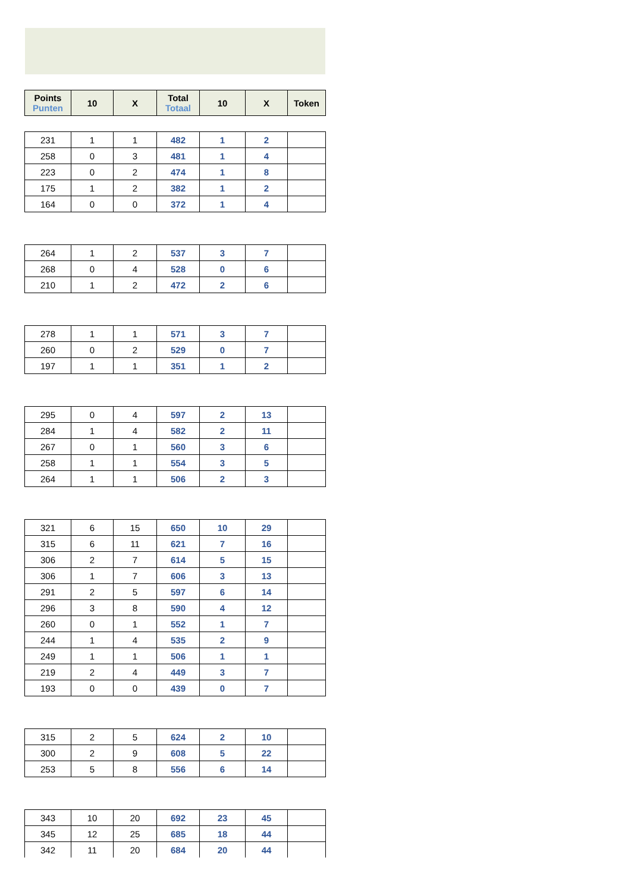| Points Punten | 10 | X | Total Totaal | 10 | X | Token |
| --- | --- | --- | --- | --- | --- | --- |
| 231 | 1 | 1 | 482 | 1 | 2 | |
| 258 | 0 | 3 | 481 | 1 | 4 | |
| 223 | 0 | 2 | 474 | 1 | 8 | |
| 175 | 1 | 2 | 382 | 1 | 2 | |
| 164 | 0 | 0 | 372 | 1 | 4 | |
| 264 | 1 | 2 | 537 | 3 | 7 | |
| 268 | 0 | 4 | 528 | 0 | 6 | |
| 210 | 1 | 2 | 472 | 2 | 6 | |
| 278 | 1 | 1 | 571 | 3 | 7 | |
| 260 | 0 | 2 | 529 | 0 | 7 | |
| 197 | 1 | 1 | 351 | 1 | 2 | |
| 295 | 0 | 4 | 597 | 2 | 13 | |
| 284 | 1 | 4 | 582 | 2 | 11 | |
| 267 | 0 | 1 | 560 | 3 | 6 | |
| 258 | 1 | 1 | 554 | 3 | 5 | |
| 264 | 1 | 1 | 506 | 2 | 3 | |
| 321 | 6 | 15 | 650 | 10 | 29 | |
| 315 | 6 | 11 | 621 | 7 | 16 | |
| 306 | 2 | 7 | 614 | 5 | 15 | |
| 306 | 1 | 7 | 606 | 3 | 13 | |
| 291 | 2 | 5 | 597 | 6 | 14 | |
| 296 | 3 | 8 | 590 | 4 | 12 | |
| 260 | 0 | 1 | 552 | 1 | 7 | |
| 244 | 1 | 4 | 535 | 2 | 9 | |
| 249 | 1 | 1 | 506 | 1 | 1 | |
| 219 | 2 | 4 | 449 | 3 | 7 | |
| 193 | 0 | 0 | 439 | 0 | 7 | |
| 315 | 2 | 5 | 624 | 2 | 10 | |
| 300 | 2 | 9 | 608 | 5 | 22 | |
| 253 | 5 | 8 | 556 | 6 | 14 | |
| 343 | 10 | 20 | 692 | 23 | 45 | |
| 345 | 12 | 25 | 685 | 18 | 44 | |
| 342 | 11 | 20 | 684 | 20 | 44 | |